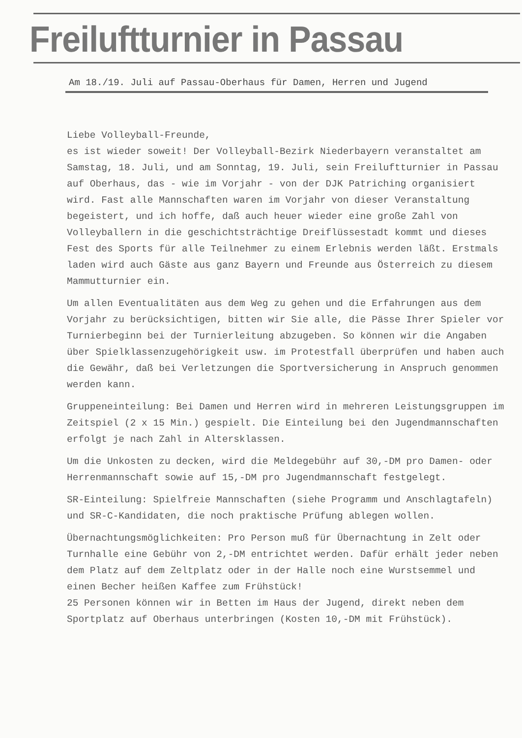Freiluftturnier in Passau
Am 18./19. Juli auf Passau-Oberhaus für Damen, Herren und Jugend
Liebe Volleyball-Freunde,
es ist wieder soweit! Der Volleyball-Bezirk Niederbayern veranstaltet am Samstag, 18. Juli, und am Sonntag, 19. Juli, sein Freiluftturnier in Passau auf Oberhaus, das - wie im Vorjahr - von der DJK Patriching organisiert wird. Fast alle Mannschaften waren im Vorjahr von dieser Veranstaltung begeistert, und ich hoffe, daß auch heuer wieder eine große Zahl von Volleyballern in die geschichtsträchtige Dreiflüssestadt kommt und dieses Fest des Sports für alle Teilnehmer zu einem Erlebnis werden läßt. Erstmals laden wird auch Gäste aus ganz Bayern und Freunde aus Österreich zu diesem Mammutturnier ein.
Um allen Eventualitäten aus dem Weg zu gehen und die Erfahrungen aus dem Vorjahr zu berücksichtigen, bitten wir Sie alle, die Pässe Ihrer Spieler vor Turnierbeginn bei der Turnierleitung abzugeben. So können wir die Angaben über Spielklassenzugehörigkeit usw. im Protestfall überprüfen und haben auch die Gewähr, daß bei Verletzungen die Sportversicherung in Anspruch genommen werden kann.
Gruppeneinteilung: Bei Damen und Herren wird in mehreren Leistungsgruppen im Zeitspiel (2 x 15 Min.) gespielt. Die Einteilung bei den Jugendmannschaften erfolgt je nach Zahl in Altersklassen.
Um die Unkosten zu decken, wird die Meldegebühr auf 30,-DM pro Damen- oder Herrenmannschaft sowie auf 15,-DM pro Jugendmannschaft festgelegt.
SR-Einteilung: Spielfreie Mannschaften (siehe Programm und Anschlagtafeln) und SR-C-Kandidaten, die noch praktische Prüfung ablegen wollen.
Übernachtungsmöglichkeiten: Pro Person muß für Übernachtung in Zelt oder Turnhalle eine Gebühr von 2,-DM entrichtet werden. Dafür erhält jeder neben dem Platz auf dem Zeltplatz oder in der Halle noch eine Wurstsemmel und einen Becher heißen Kaffee zum Frühstück!
25 Personen können wir in Betten im Haus der Jugend, direkt neben dem Sportplatz auf Oberhaus unterbringen (Kosten 10,-DM mit Frühstück).